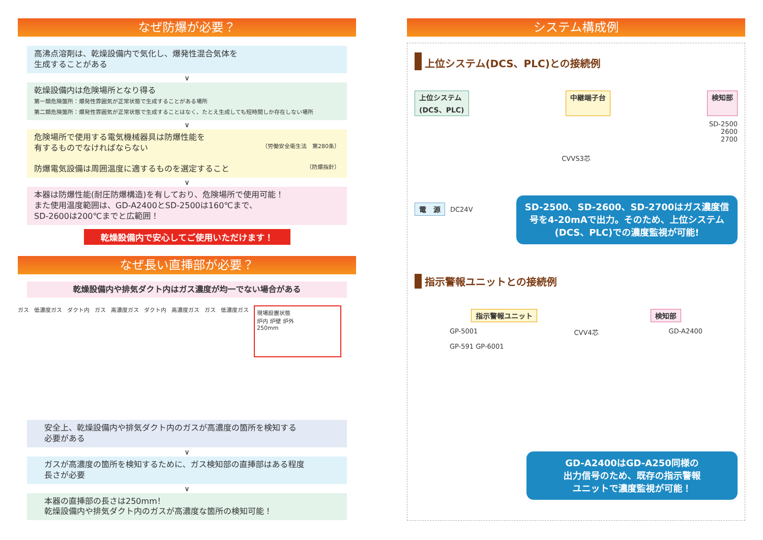なぜ防爆が必要？
高沸点溶剤は、乾燥設備内で気化し、爆発性混合気体を
生成することがある
∨
乾燥設備内は危険場所となり得る
第一類危険箇所：爆発性雰囲気が正常状態で生成することがある場所
第二類危険箇所：爆発性雰囲気が正常状態で生成することはなく、たとえ生成しても短時間しか存在しない場所
∨
危険場所で使用する電気機械器具は防爆性能を
有するものでなければならない （労働安全衛生法　第280条）
防爆電気設備は周囲温度に適するものを選定すること （防爆指針）
∨
本器は防爆性能(耐圧防爆構造)を有しており、危険場所で使用可能！
また使用温度範囲は、GD-A2400とSD-2500は160℃まで、
SD-2600は200℃までと広範囲！
乾燥設備内で安心してご使用いただけます！
なぜ長い直挿部が必要？
乾燥設備内や排気ダクト内はガス濃度が均一でない場合がある
ガス 低濃度ガス ダクト内 ガス 高濃度ガス ダクト内 高濃度ガス ガス 低濃度ガス 現場設置状態
炉内 炉壁 炉外
250mm
安全上、乾燥設備内や排気ダクト内のガスが高濃度の箇所を検知する
必要がある
∨
ガスが高濃度の箇所を検知するために、ガス検知部の直挿部はある程度
長さが必要
∨
本器の直挿部の長さは250mm！
乾燥設備内や排気ダクト内のガスが高濃度な箇所の検知可能！
システム構成例
上位システム(DCS、PLC)との接続例
上位システム
(DCS、PLC) 中継端子台 検知部
SD-2500
2600
2700
CVVS3芯
電　源 DC24V
SD-2500、SD-2600、SD-2700はガス濃度信号を4-20mAで出力。そのため、上位システム(DCS、PLC)での濃度監視が可能!
指示警報ユニットとの接続例
指示警報ユニット 検知部
GP-5001
GP-591 GP-6001 CVV4芯 GD-A2400
GD-A2400はGD-A250同様の
出力信号のため、既存の指示警報
ユニットで濃度監視が可能！